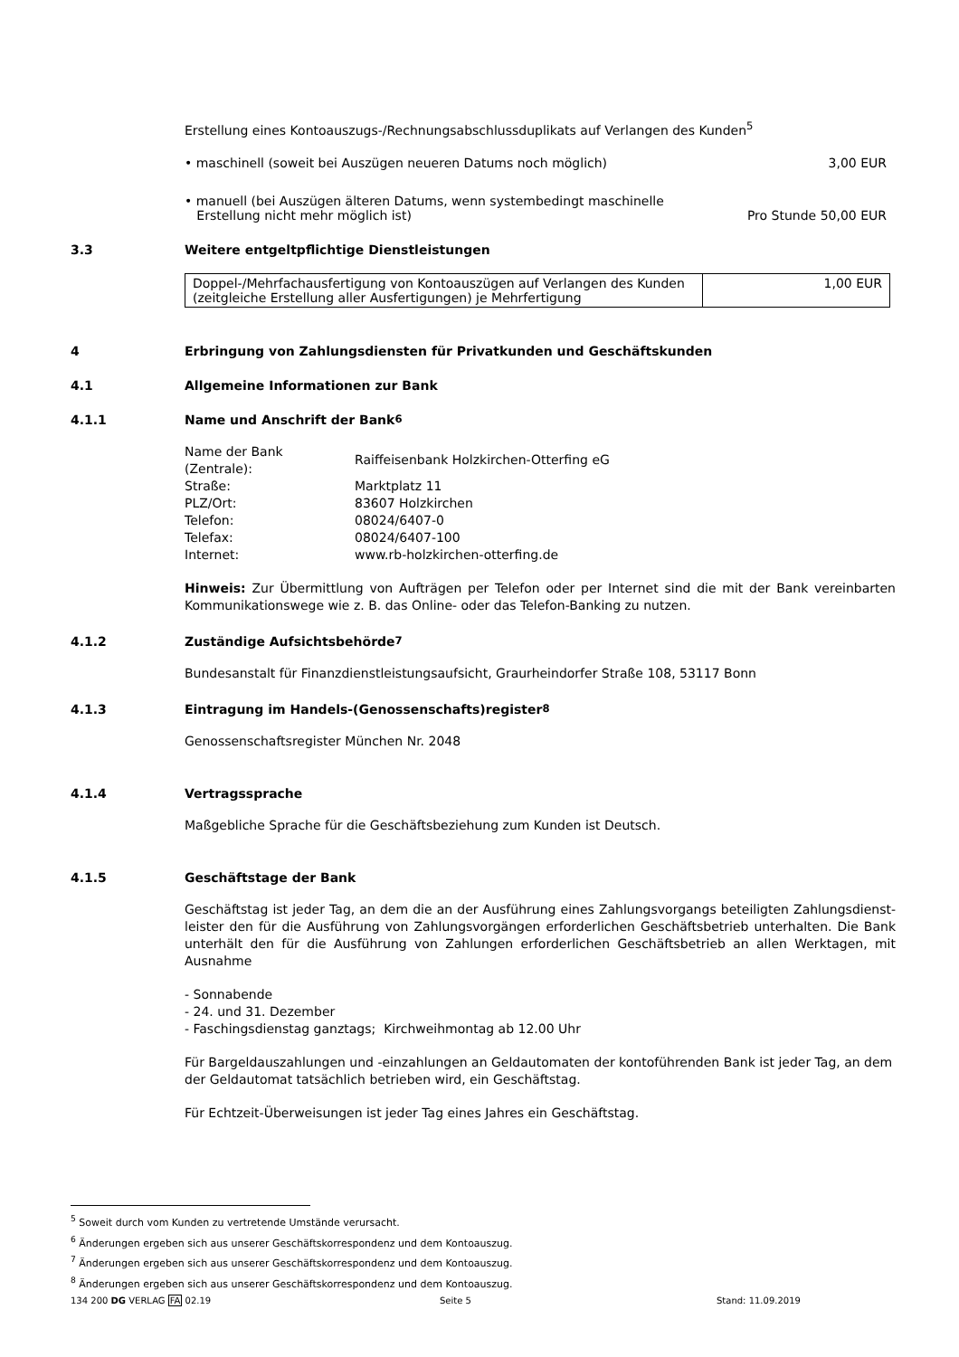Erstellung eines Kontoauszugs-/Rechnungsabschlussduplikats auf Verlangen des Kunden<sup>5</sup>
• maschinell (soweit bei Auszügen neueren Datums noch möglich) 3,00 EUR
• manuell (bei Auszügen älteren Datums, wenn systembedingt maschinelle
Erstellung nicht mehr möglich ist) Pro Stunde 50,00 EUR
3.3 Weitere entgeltpflichtige Dienstleistungen
| Doppel-/Mehrfachausfertigung von Kontoauszügen auf Verlangen des Kunden (zeitgleiche Erstellung aller Ausfertigungen) je Mehrfertigung | 1,00 EUR |
4 Erbringung von Zahlungsdiensten für Privatkunden und Geschäftskunden
4.1 Allgemeine Informationen zur Bank
4.1.1 Name und Anschrift der Bank<sup>6</sup>
| Name der Bank (Zentrale): | Raiffeisenbank Holzkirchen-Otterfing eG |
| Straße: | Marktplatz 11 |
| PLZ/Ort: | 83607 Holzkirchen |
| Telefon: | 08024/6407-0 |
| Telefax: | 08024/6407-100 |
| Internet: | www.rb-holzkirchen-otterfing.de |
Hinweis: Zur Übermittlung von Aufträgen per Telefon oder per Internet sind die mit der Bank vereinbarten Kommunikationswege wie z. B. das Online- oder das Telefon-Banking zu nutzen.
4.1.2 Zuständige Aufsichtsbehörde<sup>7</sup>
Bundesanstalt für Finanzdienstleistungsaufsicht, Graurheindorfer Straße 108, 53117 Bonn
4.1.3 Eintragung im Handels-(Genossenschafts)register<sup>8</sup>
Genossenschaftsregister München Nr. 2048
4.1.4 Vertragssprache
Maßgebliche Sprache für die Geschäftsbeziehung zum Kunden ist Deutsch.
4.1.5 Geschäftstage der Bank
Geschäftstag ist jeder Tag, an dem die an der Ausführung eines Zahlungsvorgangs beteiligten Zahlungsdienst-leister den für die Ausführung von Zahlungsvorgängen erforderlichen Geschäftsbetrieb unterhalten. Die Bank unterhält den für die Ausführung von Zahlungen erforderlichen Geschäftsbetrieb an allen Werktagen, mit Ausnahme
- Sonnabende
- 24. und 31. Dezember
- Faschingsdienstag ganztags; Kirchweihmontag ab 12.00 Uhr
Für Bargeldauszahlungen und -einzahlungen an Geldautomaten der kontoführenden Bank ist jeder Tag, an dem der Geldautomat tatsächlich betrieben wird, ein Geschäftstag.
Für Echtzeit-Überweisungen ist jeder Tag eines Jahres ein Geschäftstag.
<sup>5</sup> Soweit durch vom Kunden zu vertretende Umstände verursacht.
<sup>6</sup> Änderungen ergeben sich aus unserer Geschäftskorrespondenz und dem Kontoauszug.
<sup>7</sup> Änderungen ergeben sich aus unserer Geschäftskorrespondenz und dem Kontoauszug.
<sup>8</sup> Änderungen ergeben sich aus unserer Geschäftskorrespondenz und dem Kontoauszug.
134 200 DG VERLAG FA 02.19 Seite 5 Stand: 11.09.2019